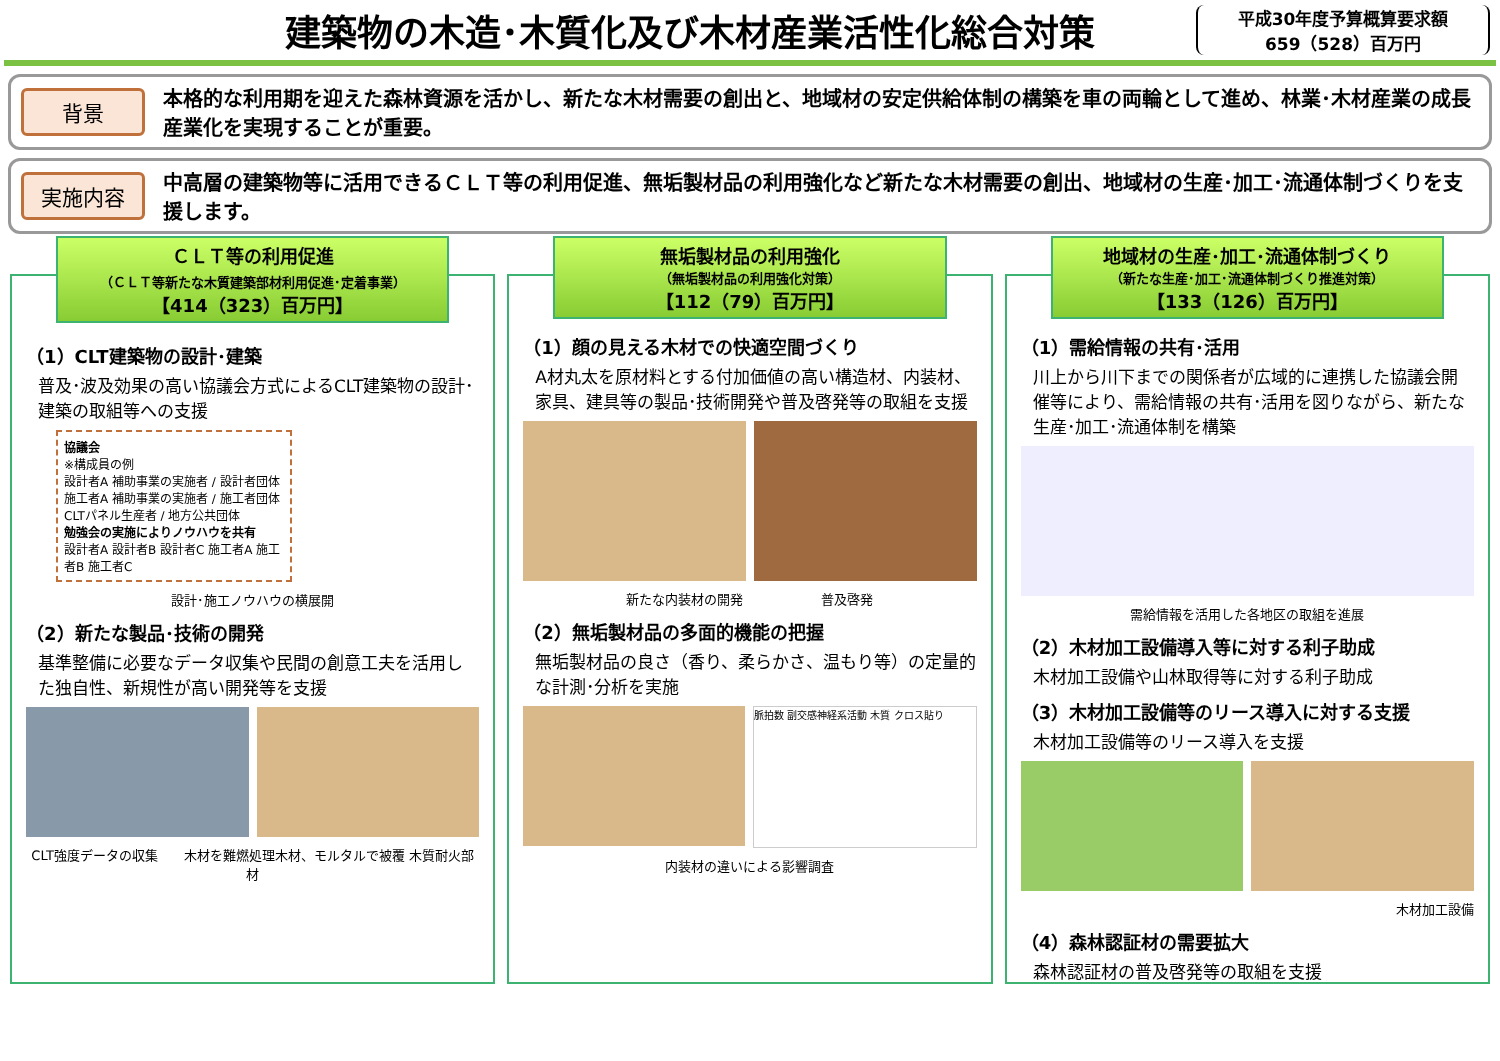建築物の木造･木質化及び木材産業活性化総合対策
平成30年度予算概算要求額
659（528）百万円
背景
本格的な利用期を迎えた森林資源を活かし、新たな木材需要の創出と、地域材の安定供給体制の構築を車の両輪として進め、林業･木材産業の成長産業化を実現することが重要。
実施内容
中高層の建築物等に活用できるＣＬＴ等の利用促進、無垢製材品の利用強化など新たな木材需要の創出、地域材の生産･加工･流通体制づくりを支援します。
ＣＬＴ等の利用促進
（ＣＬＴ等新たな木質建築部材利用促進･定着事業）
【414（323）百万円】
（1）CLT建築物の設計･建築
普及･波及効果の高い協議会方式によるCLT建築物の設計･建築の取組等への支援
協議会
※構成員の例
設計者A 補助事業の実施者 / 設計者団体
施工者A 補助事業の実施者 / 施工者団体
CLTパネル生産者 / 地方公共団体
勉強会の実施によりノウハウを共有
設計者A 設計者B 設計者C 施工者A 施工者B 施工者C
設計･施工ノウハウの横展開
（2）新たな製品･技術の開発
基準整備に必要なデータ収集や民間の創意工夫を活用した独自性、新規性が高い開発等を支援
CLT強度データの収集　　木材を難燃処理木材、モルタルで被覆 木質耐火部材
無垢製材品の利用強化
（無垢製材品の利用強化対策）
【112（79）百万円】
（1）顔の見える木材での快適空間づくり
A材丸太を原材料とする付加価値の高い構造材、内装材、家具、建具等の製品･技術開発や普及啓発等の取組を支援
新たな内装材の開発　　　　　　普及啓発
（2）無垢製材品の多面的機能の把握
無垢製材品の良さ（香り、柔らかさ、温もり等）の定量的な計測･分析を実施
脈拍数 副交感神経系活動 木質 クロス貼り
内装材の違いによる影響調査
地域材の生産･加工･流通体制づくり
（新たな生産･加工･流通体制づくり推進対策）
【133（126）百万円】
（1）需給情報の共有･活用
川上から川下までの関係者が広域的に連携した協議会開催等により、需給情報の共有･活用を図りながら、新たな生産･加工･流通体制を構築
需給情報を活用した各地区の取組を進展
（2）木材加工設備導入等に対する利子助成
木材加工設備や山林取得等に対する利子助成
（3）木材加工設備等のリース導入に対する支援
木材加工設備等のリース導入を支援
木材加工設備
（4）森林認証材の需要拡大
森林認証材の普及啓発等の取組を支援